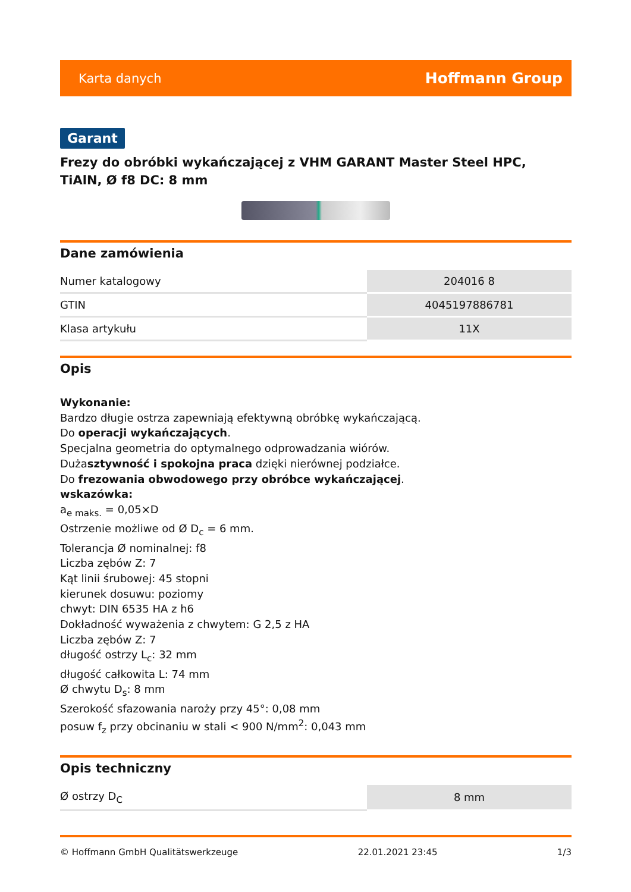Karta danych Hoffmann Group
Garant
Frezy do obróbki wykańczającej z VHM GARANT Master Steel HPC, TiAlN, Ø f8 DC: 8 mm
Dane zamówienia
| Numer katalogowy | 204016 8 |
| GTIN | 4045197886781 |
| Klasa artykułu | 11X |
Opis
Wykonanie:
Bardzo długie ostrza zapewniają efektywną obróbkę wykańczającą.
Do operacji wykańczających.
Specjalna geometria do optymalnego odprowadzania wiórów.
Dużasztywność i spokojna praca dzięki nierównej podziałce.
Do frezowania obwodowego przy obróbce wykańczającej.
wskazówka:
a<sub>e maks.</sub> = 0,05×D
Ostrzenie możliwe od Ø D<sub>c</sub> = 6 mm.
Tolerancja Ø nominalnej: f8
Liczba zębów Z: 7
Kąt linii śrubowej: 45 stopni
kierunek dosuwu: poziomy
chwyt: DIN 6535 HA z h6
Dokładność wyważenia z chwytem: G 2,5 z HA
Liczba zębów Z: 7
długość ostrzy L<sub>c</sub>: 32 mm
długość całkowita L: 74 mm
Ø chwytu D<sub>s</sub>: 8 mm
Szerokość sfazowania naroży przy 45°: 0,08 mm
posuw f<sub>z</sub> przy obcinaniu w stali < 900 N/mm<sup>2</sup>: 0,043 mm
Opis techniczny
| Ø ostrzy D<sub>C</sub> | 8 mm |
© Hoffmann GmbH Qualitätswerkzeuge 22.01.2021 23:45 1/3